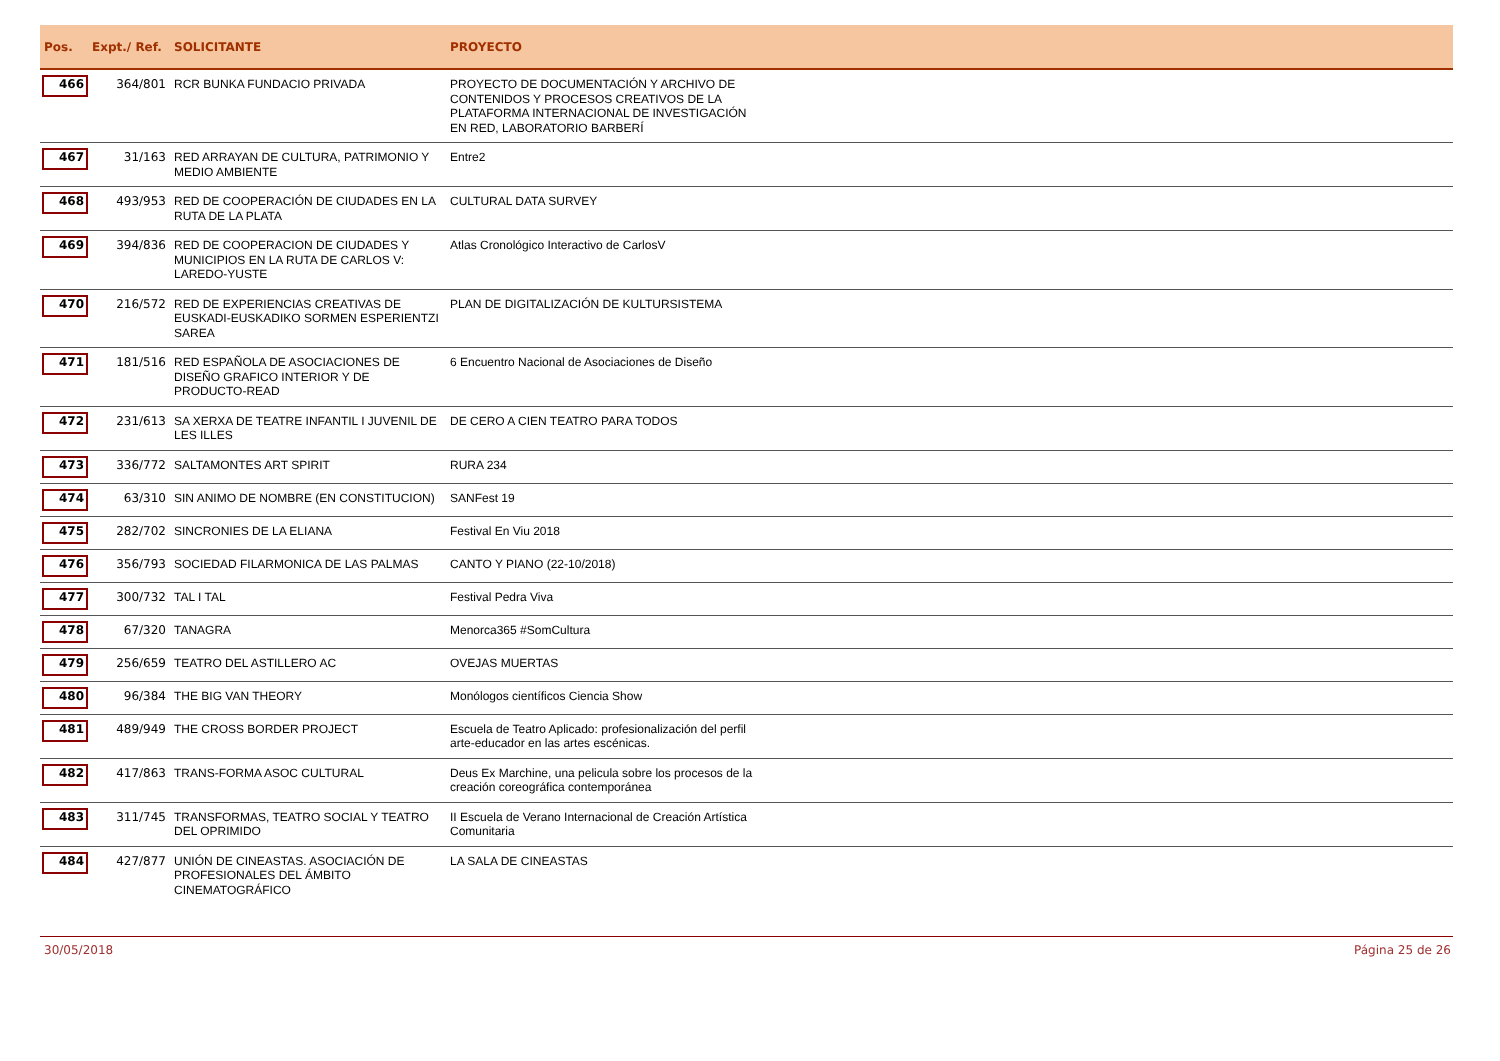| Pos. | Expt./ Ref. | SOLICITANTE | PROYECTO |
| --- | --- | --- | --- |
| 466 | 364/801 | RCR BUNKA FUNDACIO PRIVADA | PROYECTO DE DOCUMENTACIÓN Y ARCHIVO DE CONTENIDOS Y PROCESOS CREATIVOS DE LA PLATAFORMA INTERNACIONAL DE INVESTIGACIÓN EN RED, LABORATORIO BARBERÍ |
| 467 | 31/163 | RED ARRAYAN DE CULTURA, PATRIMONIO Y MEDIO AMBIENTE | Entre2 |
| 468 | 493/953 | RED DE COOPERACIÓN DE CIUDADES EN LA RUTA DE LA PLATA | CULTURAL DATA SURVEY |
| 469 | 394/836 | RED DE COOPERACION DE CIUDADES Y MUNICIPIOS EN LA RUTA DE CARLOS V: LAREDO-YUSTE | Atlas Cronológico Interactivo de CarlosV |
| 470 | 216/572 | RED DE EXPERIENCIAS CREATIVAS DE EUSKADI-EUSKADIKO SORMEN ESPERIENTZI SAREA | PLAN DE DIGITALIZACIÓN DE KULTURSISTEMA |
| 471 | 181/516 | RED ESPAÑOLA DE ASOCIACIONES DE DISEÑO GRAFICO INTERIOR Y DE PRODUCTO-READ | 6 Encuentro Nacional de Asociaciones de Diseño |
| 472 | 231/613 | SA XERXA DE TEATRE INFANTIL I JUVENIL DE LES ILLES | DE CERO A CIEN TEATRO PARA TODOS |
| 473 | 336/772 | SALTAMONTES ART SPIRIT | RURA 234 |
| 474 | 63/310 | SIN ANIMO DE NOMBRE (EN CONSTITUCION) | SANFest 19 |
| 475 | 282/702 | SINCRONIES DE LA ELIANA | Festival En Viu 2018 |
| 476 | 356/793 | SOCIEDAD FILARMONICA DE LAS PALMAS | CANTO Y PIANO (22-10/2018) |
| 477 | 300/732 | TAL I TAL | Festival Pedra Viva |
| 478 | 67/320 | TANAGRA | Menorca365 #SomCultura |
| 479 | 256/659 | TEATRO DEL ASTILLERO AC | OVEJAS MUERTAS |
| 480 | 96/384 | THE BIG VAN THEORY | Monólogos científicos Ciencia Show |
| 481 | 489/949 | THE CROSS BORDER PROJECT | Escuela de Teatro Aplicado: profesionalización del perfil arte-educador en las artes escénicas. |
| 482 | 417/863 | TRANS-FORMA ASOC CULTURAL | Deus Ex Marchine, una pelicula sobre los procesos de la creación coreográfica contemporánea |
| 483 | 311/745 | TRANSFORMAS, TEATRO SOCIAL Y TEATRO DEL OPRIMIDO | II Escuela de Verano Internacional de Creación Artística Comunitaria |
| 484 | 427/877 | UNIÓN DE CINEASTAS. ASOCIACIÓN DE PROFESIONALES DEL ÁMBITO CINEMATOGRÁFICO | LA SALA DE CINEASTAS |
30/05/2018 Página 25 de 26